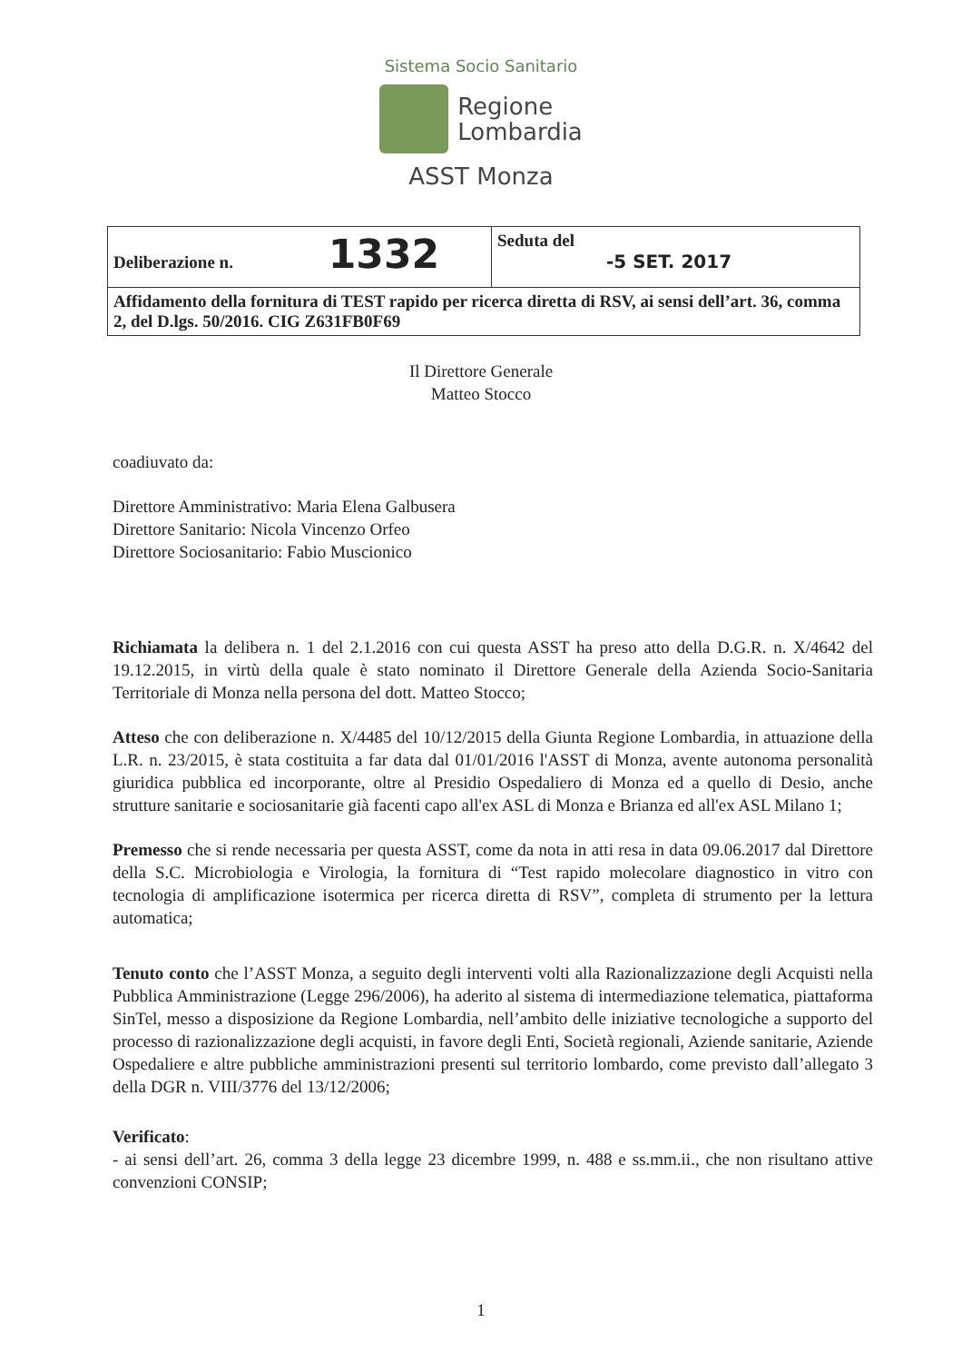Sistema Socio Sanitario
Regione
Lombardia
ASST Monza
| Deliberazione n. 1332 | Seduta del -5 SET. 2017 |
| Affidamento della fornitura di TEST rapido per ricerca diretta di RSV, ai sensi dell’art. 36, comma 2, del D.lgs. 50/2016. CIG Z631FB0F69 | |
Il Direttore Generale
Matteo Stocco
coadiuvato da:
Direttore Amministrativo: Maria Elena Galbusera
Direttore Sanitario: Nicola Vincenzo Orfeo
Direttore Sociosanitario: Fabio Muscionico
Richiamata la delibera n. 1 del 2.1.2016 con cui questa ASST ha preso atto della D.G.R. n. X/4642 del 19.12.2015, in virtù della quale è stato nominato il Direttore Generale della Azienda Socio-Sanitaria Territoriale di Monza nella persona del dott. Matteo Stocco;
Atteso che con deliberazione n. X/4485 del 10/12/2015 della Giunta Regione Lombardia, in attuazione della L.R. n. 23/2015, è stata costituita a far data dal 01/01/2016 l'ASST di Monza, avente autonoma personalità giuridica pubblica ed incorporante, oltre al Presidio Ospedaliero di Monza ed a quello di Desio, anche strutture sanitarie e sociosanitarie già facenti capo all'ex ASL di Monza e Brianza ed all'ex ASL Milano 1;
Premesso che si rende necessaria per questa ASST, come da nota in atti resa in data 09.06.2017 dal Direttore della S.C. Microbiologia e Virologia, la fornitura di “Test rapido molecolare diagnostico in vitro con tecnologia di amplificazione isotermica per ricerca diretta di RSV”, completa di strumento per la lettura automatica;
Tenuto conto che l’ASST Monza, a seguito degli interventi volti alla Razionalizzazione degli Acquisti nella Pubblica Amministrazione (Legge 296/2006), ha aderito al sistema di intermediazione telematica, piattaforma SinTel, messo a disposizione da Regione Lombardia, nell’ambito delle iniziative tecnologiche a supporto del processo di razionalizzazione degli acquisti, in favore degli Enti, Società regionali, Aziende sanitarie, Aziende Ospedaliere e altre pubbliche amministrazioni presenti sul territorio lombardo, come previsto dall’allegato 3 della DGR n. VIII/3776 del 13/12/2006;
Verificato:
- ai sensi dell’art. 26, comma 3 della legge 23 dicembre 1999, n. 488 e ss.mm.ii., che non risultano attive convenzioni CONSIP;
1